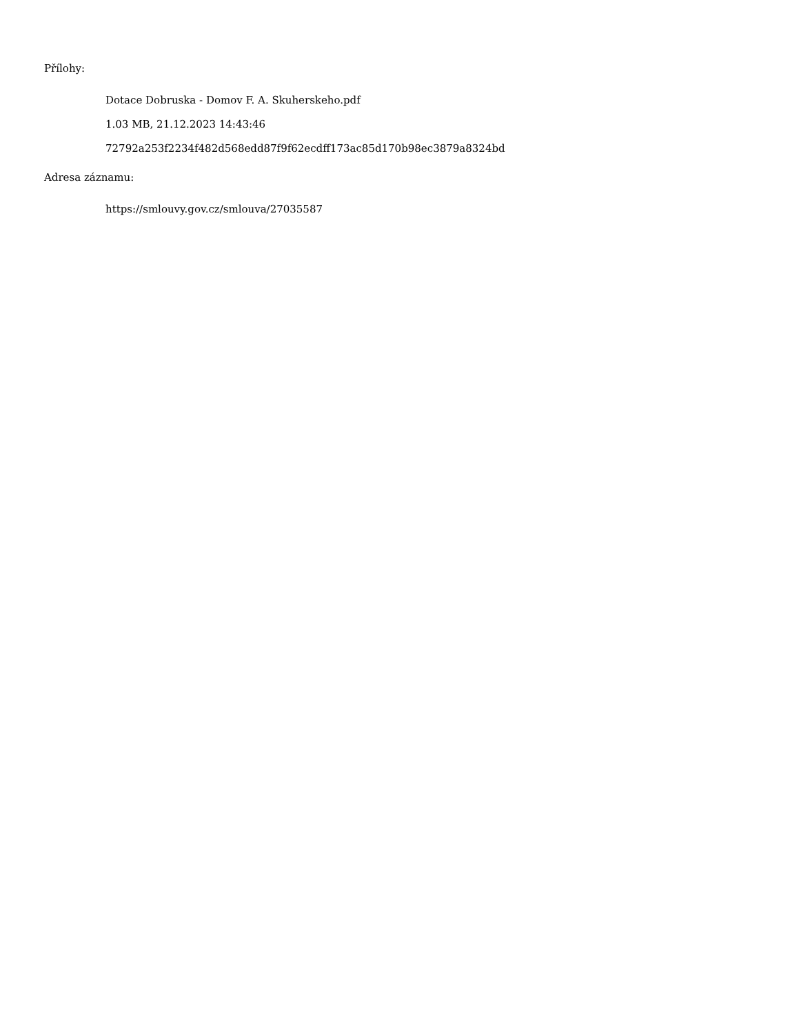Přílohy:
Dotace Dobruska - Domov F. A. Skuherskeho.pdf
1.03 MB, 21.12.2023 14:43:46
72792a253f2234f482d568edd87f9f62ecdff173ac85d170b98ec3879a8324bd
Adresa záznamu:
https://smlouvy.gov.cz/smlouva/27035587